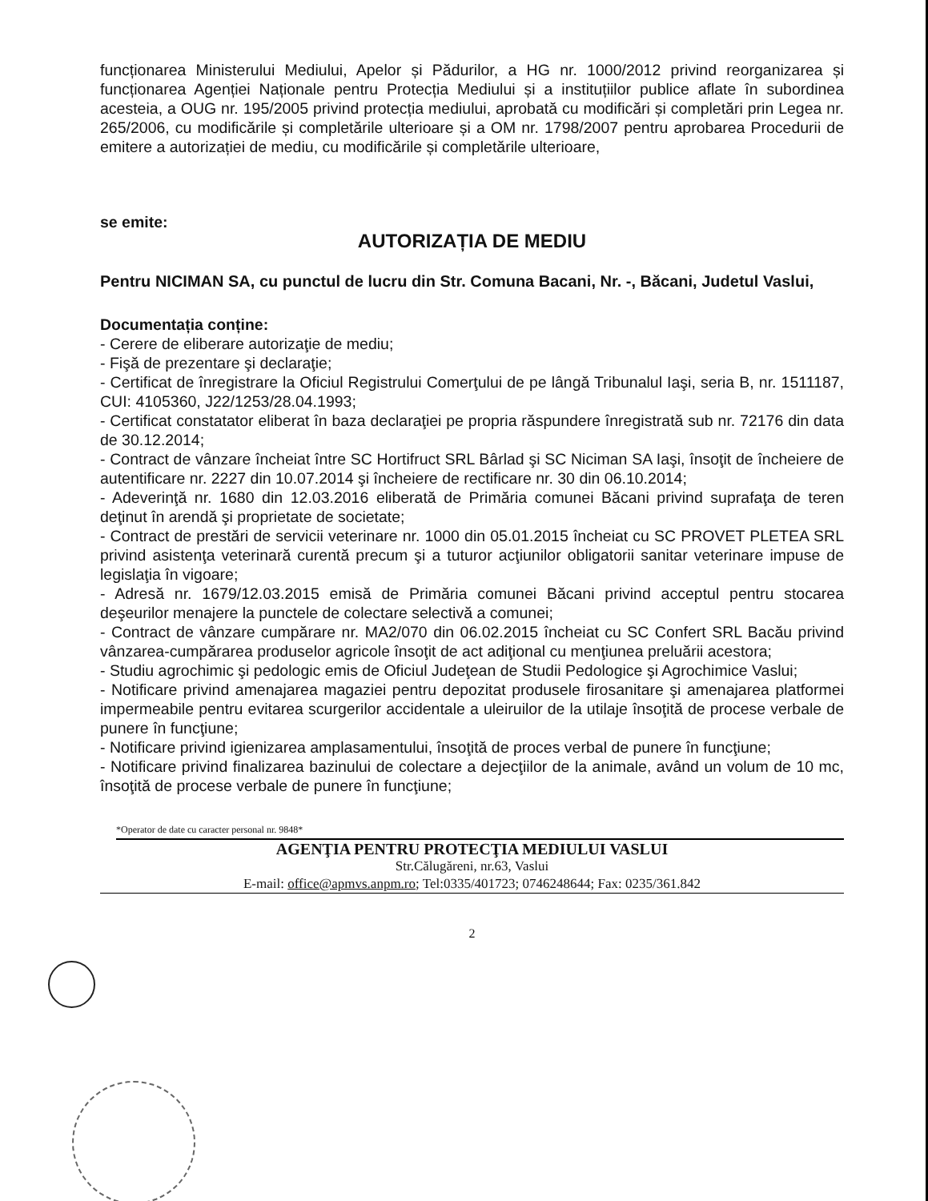funcționarea Ministerului Mediului, Apelor și Pădurilor, a HG nr. 1000/2012 privind reorganizarea și funcționarea Agenției Naționale pentru Protecția Mediului și a instituțiilor publice aflate în subordinea acesteia, a OUG nr. 195/2005 privind protecția mediului, aprobată cu modificări și completări prin Legea nr. 265/2006, cu modificările și completările ulterioare și a OM nr. 1798/2007 pentru aprobarea Procedurii de emitere a autorizației de mediu, cu modificările și completările ulterioare,
se emite:
AUTORIZAȚIA DE MEDIU
Pentru NICIMAN SA, cu punctul de lucru din Str. Comuna Bacani, Nr. -, Băcani, Judetul Vaslui,
Documentația conține:
- Cerere de eliberare autorizaţie de mediu;
- Fişă de prezentare şi declaraţie;
- Certificat de înregistrare la Oficiul Registrului Comerţului de pe lângă Tribunalul Iaşi, seria B, nr. 1511187, CUI: 4105360, J22/1253/28.04.1993;
- Certificat constatator eliberat în baza declaraţiei pe propria răspundere înregistrată sub nr. 72176 din data de 30.12.2014;
- Contract de vânzare încheiat între SC Hortifruct SRL Bârlad şi SC Niciman SA Iaşi, însoţit de încheiere de autentificare nr. 2227 din 10.07.2014 şi încheiere de rectificare nr. 30 din 06.10.2014;
- Adeverinţă nr. 1680 din 12.03.2016 eliberată de Primăria comunei Băcani privind suprafaţa de teren deţinut în arendă şi proprietate de societate;
- Contract de prestări de servicii veterinare nr. 1000 din 05.01.2015 încheiat cu SC PROVET PLETEA SRL privind asistenţa veterinară curentă precum şi a tuturor acţiunilor obligatorii sanitar veterinare impuse de legislaţia în vigoare;
- Adresă nr. 1679/12.03.2015 emisă de Primăria comunei Băcani privind acceptul pentru stocarea deşeurilor menajere la punctele de colectare selectivă a comunei;
- Contract de vânzare cumpărare nr. MA2/070 din 06.02.2015 încheiat cu SC Confert SRL Bacău privind vânzarea-cumpărarea produselor agricole însoţit de act adiţional cu menţiunea preluării acestora;
- Studiu agrochimic şi pedologic emis de Oficiul Judeţean de Studii Pedologice şi Agrochimice Vaslui;
- Notificare privind amenajarea magaziei pentru depozitat produsele firosanitare şi amenajarea platformei impermeabile pentru evitarea scurgerilor accidentale a uleiruilor de la utilaje însoţită de procese verbale de punere în funcţiune;
- Notificare privind igienizarea amplasamentului, însoţită de proces verbal de punere în funcţiune;
- Notificare privind finalizarea bazinului de colectare a dejecţiilor de la animale, având un volum de 10 mc, însoţită de procese verbale de punere în funcţiune;
*Operator de date cu caracter personal nr. 9848*
AGENŢIA PENTRU PROTECŢIA MEDIULUI VASLUI
Str.Călugăreni, nr.63, Vaslui
E-mail: office@apmvs.anpm.ro; Tel:0335/401723; 0746248644; Fax: 0235/361.842
2